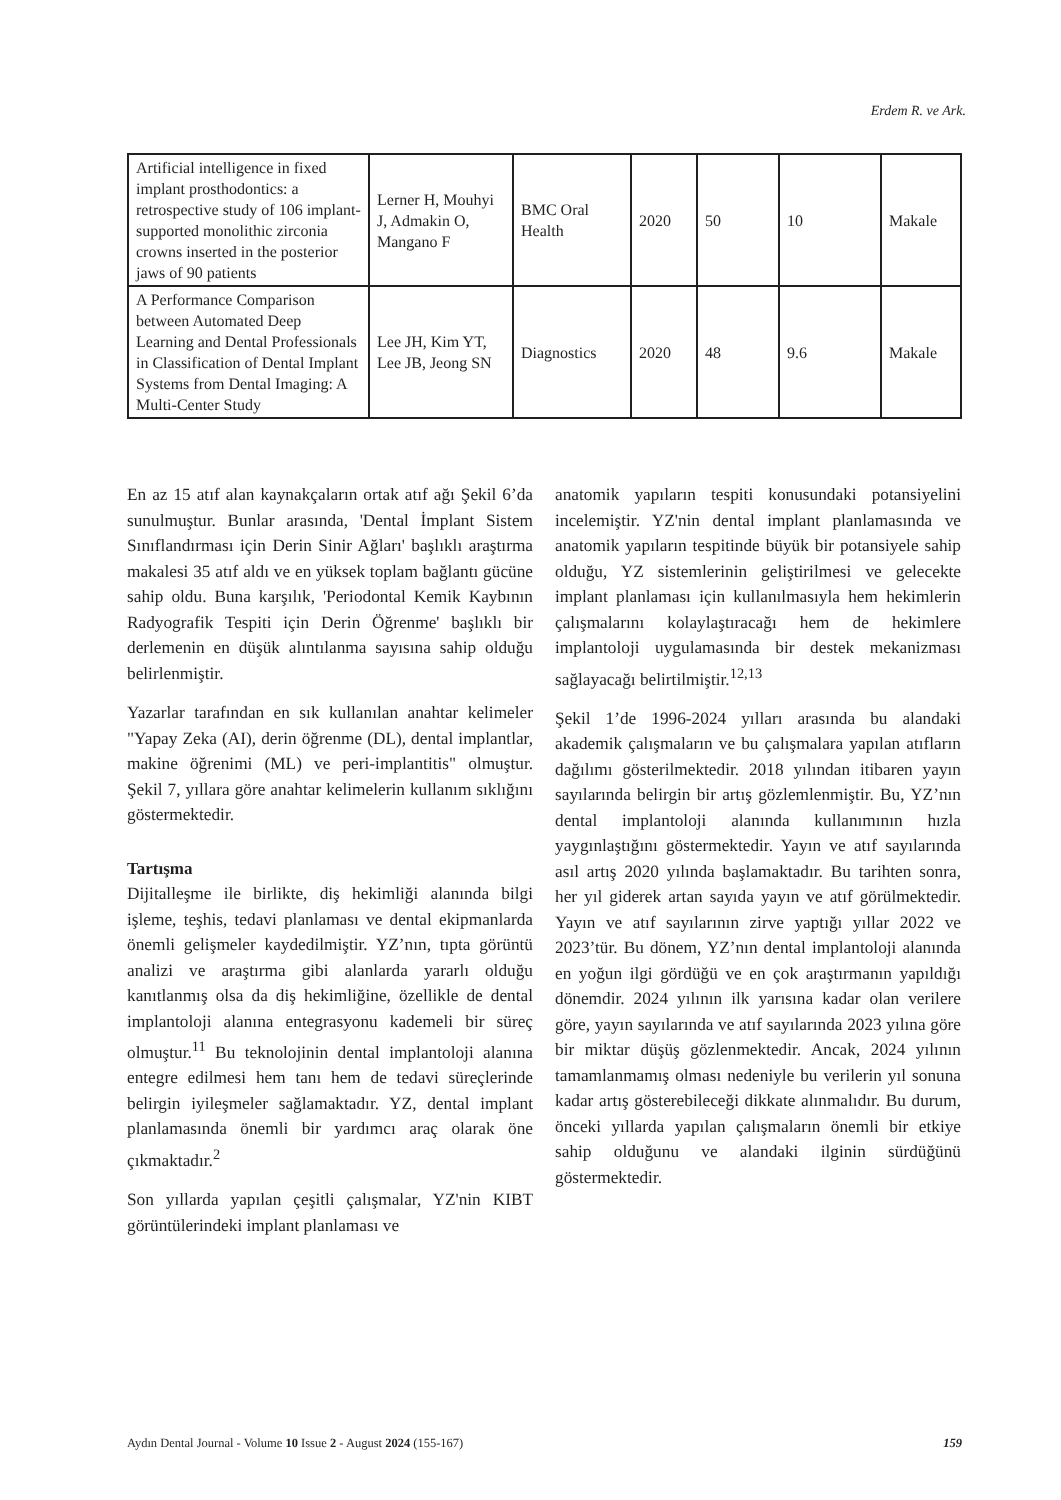Erdem R. ve Ark.
| Artificial intelligence in fixed implant prosthodontics: a retrospective study of 106 implant-supported monolithic zirconia crowns inserted in the posterior jaws of 90 patients | Lerner H, Mouhyi J, Admakin O, Mangano F | BMC Oral Health | 2020 | 50 | 10 | Makale |
| A Performance Comparison between Automated Deep Learning and Dental Professionals in Classification of Dental Implant Systems from Dental Imaging: A Multi-Center Study | Lee JH, Kim YT, Lee JB, Jeong SN | Diagnostics | 2020 | 48 | 9.6 | Makale |
En az 15 atıf alan kaynakçaların ortak atıf ağı Şekil 6’da sunulmuştur. Bunlar arasında, 'Dental İmplant Sistem Sınıflandırması için Derin Sinir Ağları' başlıklı araştırma makalesi 35 atıf aldı ve en yüksek toplam bağlantı gücüne sahip oldu. Buna karşılık, 'Periodontal Kemik Kaybının Radyografik Tespiti için Derin Öğrenme' başlıklı bir derlemenin en düşük alıntılanma sayısına sahip olduğu belirlenmiştir.
Yazarlar tarafından en sık kullanılan anahtar kelimeler "Yapay Zeka (AI), derin öğrenme (DL), dental implantlar, makine öğrenimi (ML) ve peri-implantitis" olmuştur. Şekil 7, yıllara göre anahtar kelimelerin kullanım sıklığını göstermektedir.
Tartışma
Dijitalleşme ile birlikte, diş hekimliği alanında bilgi işleme, teşhis, tedavi planlaması ve dental ekipmanlarda önemli gelişmeler kaydedilmiştir. YZ’nın, tıpta görüntü analizi ve araştırma gibi alanlarda yararlı olduğu kanıtlanmış olsa da diş hekimliğine, özellikle de dental implantoloji alanına entegrasyonu kademeli bir süreç olmuştur.<sup>11</sup> Bu teknolojinin dental implantoloji alanına entegre edilmesi hem tanı hem de tedavi süreçlerinde belirgin iyileşmeler sağlamaktadır. YZ, dental implant planlamasında önemli bir yardımcı araç olarak öne çıkmaktadır.<sup>2</sup>
Son yıllarda yapılan çeşitli çalışmalar, YZ'nin KIBT görüntülerindeki implant planlaması ve
anatomik yapıların tespiti konusundaki potansiyelini incelemiştir. YZ'nin dental implant planlamasında ve anatomik yapıların tespitinde büyük bir potansiyele sahip olduğu, YZ sistemlerinin geliştirilmesi ve gelecekte implant planlaması için kullanılmasıyla hem hekimlerin çalışmalarını kolaylaştıracağı hem de hekimlere implantoloji uygulamasında bir destek mekanizması sağlayacağı belirtilmiştir.<sup>12,13</sup>
Şekil 1’de 1996-2024 yılları arasında bu alandaki akademik çalışmaların ve bu çalışmalara yapılan atıfların dağılımı gösterilmektedir. 2018 yılından itibaren yayın sayılarında belirgin bir artış gözlemlenmiştir. Bu, YZ’nın dental implantoloji alanında kullanımının hızla yaygınlaştığını göstermektedir. Yayın ve atıf sayılarında asıl artış 2020 yılında başlamaktadır. Bu tarihten sonra, her yıl giderek artan sayıda yayın ve atıf görülmektedir. Yayın ve atıf sayılarının zirve yaptığı yıllar 2022 ve 2023’tür. Bu dönem, YZ’nın dental implantoloji alanında en yoğun ilgi gördüğü ve en çok araştırmanın yapıldığı dönemdir. 2024 yılının ilk yarısına kadar olan verilere göre, yayın sayılarında ve atıf sayılarında 2023 yılına göre bir miktar düşüş gözlenmektedir. Ancak, 2024 yılının tamamlanmamış olması nedeniyle bu verilerin yıl sonuna kadar artış gösterebileceği dikkate alınmalıdır. Bu durum, önceki yıllarda yapılan çalışmaların önemli bir etkiye sahip olduğunu ve alandaki ilginin sürdüğünü göstermektedir.
Aydın Dental Journal - Volume 10 Issue 2 - August 2024 (155-167) 159